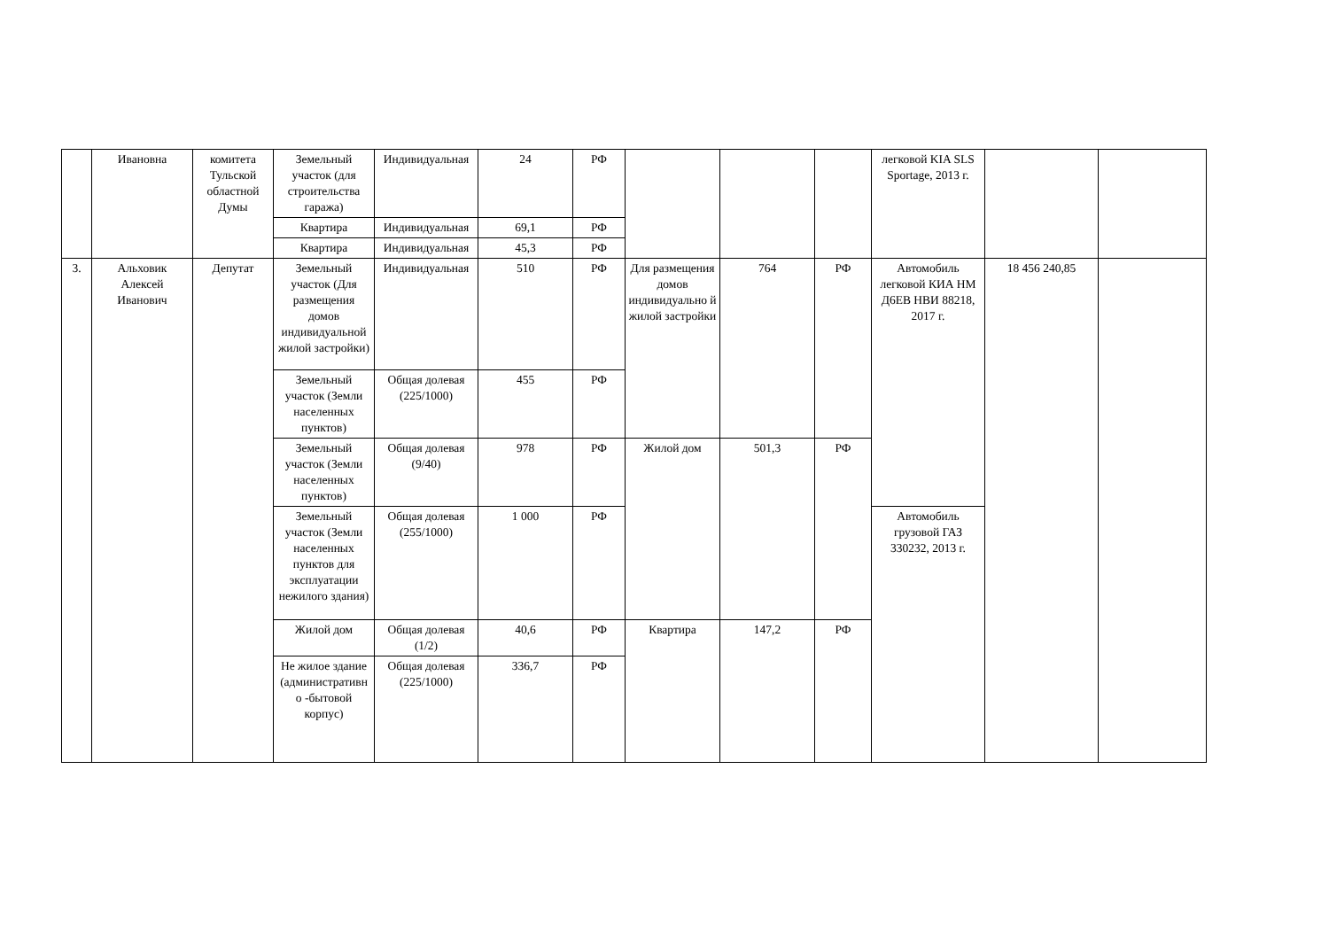| | Ивановна | комитета Тульской областной Думы | Земельный участок (для строительства гаража) | Индивидуальная | 24 | РФ | | | | легковой KIA SLS Sportage, 2013 г. | | |
| | | | Квартира | Индивидуальная | 69,1 | РФ | | | | | | |
| | | | Квартира | Индивидуальная | 45,3 | РФ | | | | | | |
| 3. | Альховик Алексей Иванович | Депутат | Земельный участок (Для размещения домов индивидуальной жилой застройки) | Индивидуальная | 510 | РФ | Для размещения домов индивидуально й жилой застройки | 764 | РФ | Автомобиль легковой КИА НМ Д6ЕВ НВИ 88218, 2017 г. | 18 456 240,85 | |
| | | | Земельный участок (Земли населенных пунктов) | Общая долевая (225/1000) | 455 | РФ | | | | | | |
| | | | Земельный участок (Земли населенных пунктов) | Общая долевая (9/40) | 978 | РФ | Жилой дом | 501,3 | РФ | | | |
| | | | Земельный участок (Земли населенных пунктов для эксплуатации нежилого здания) | Общая долевая (255/1000) | 1 000 | РФ | | | | Автомобиль грузовой ГАЗ 330232, 2013 г. | | |
| | | | Жилой дом | Общая долевая (1/2) | 40,6 | РФ | Квартира | 147,2 | РФ | | | |
| | | | Не жилое здание (административн о -бытовой корпус) | Общая долевая (225/1000) | 336,7 | РФ | | | | | | |